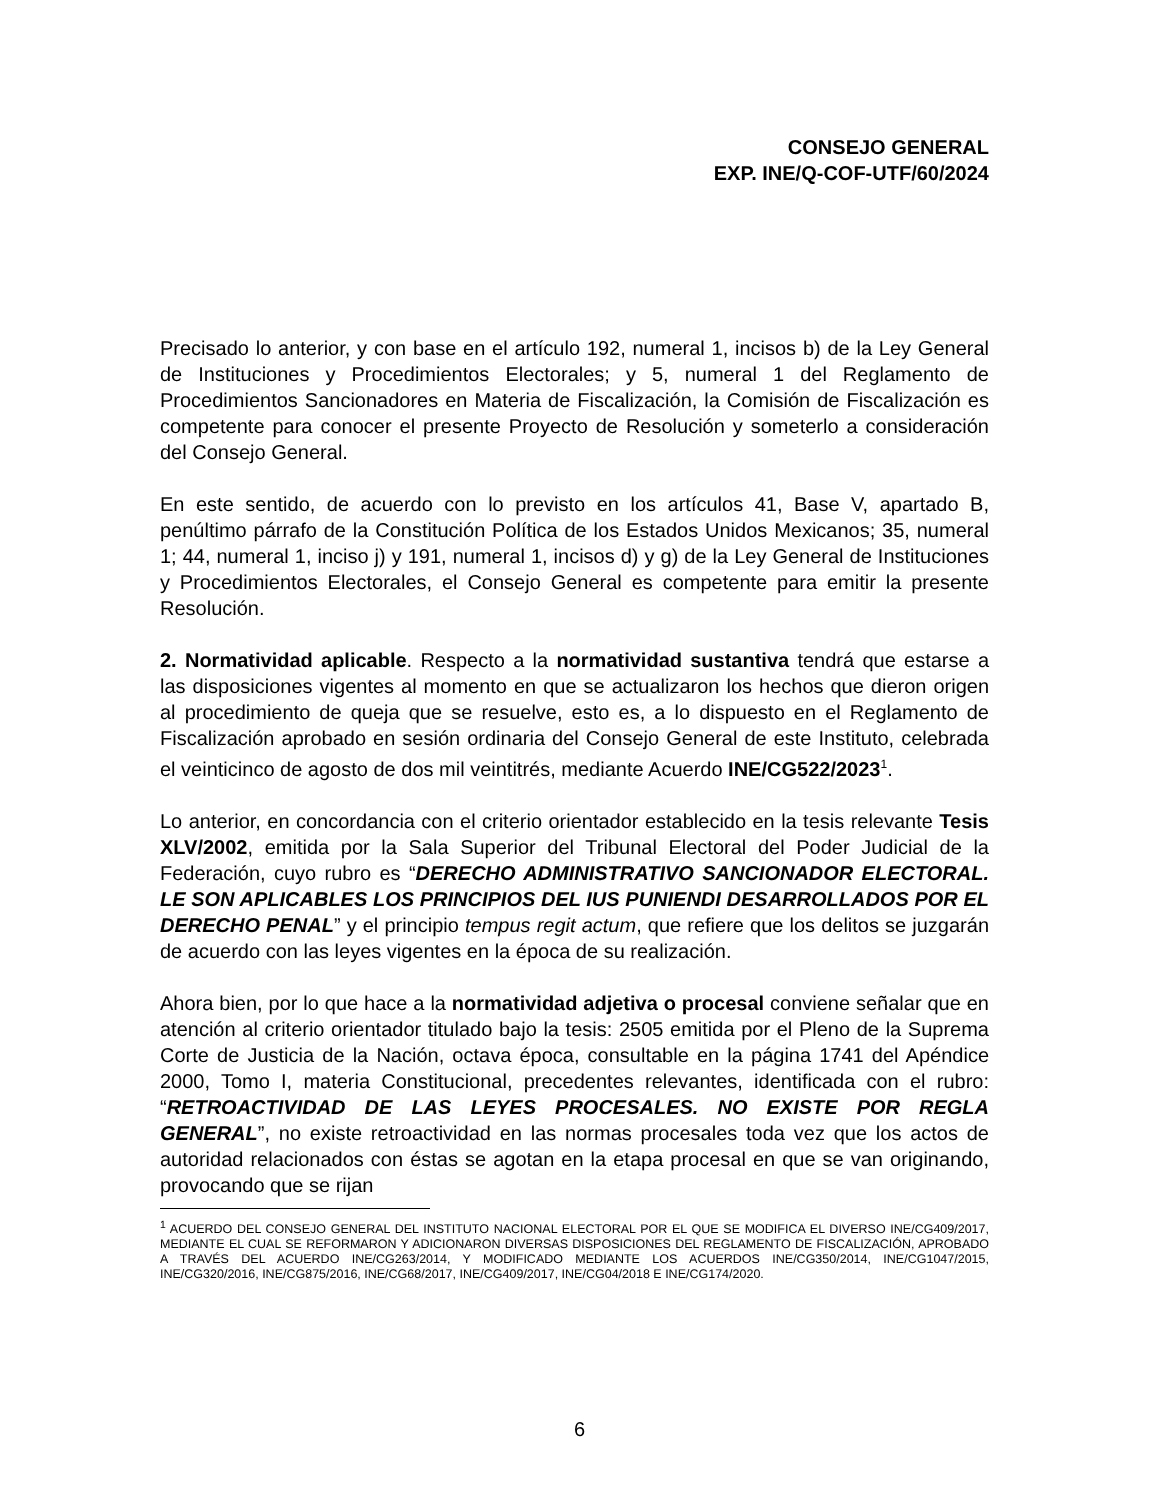CONSEJO GENERAL
EXP. INE/Q-COF-UTF/60/2024
Precisado lo anterior, y con base en el artículo 192, numeral 1, incisos b) de la Ley General de Instituciones y Procedimientos Electorales; y 5, numeral 1 del Reglamento de Procedimientos Sancionadores en Materia de Fiscalización, la Comisión de Fiscalización es competente para conocer el presente Proyecto de Resolución y someterlo a consideración del Consejo General.
En este sentido, de acuerdo con lo previsto en los artículos 41, Base V, apartado B, penúltimo párrafo de la Constitución Política de los Estados Unidos Mexicanos; 35, numeral 1; 44, numeral 1, inciso j) y 191, numeral 1, incisos d) y g) de la Ley General de Instituciones y Procedimientos Electorales, el Consejo General es competente para emitir la presente Resolución.
2. Normatividad aplicable. Respecto a la normatividad sustantiva tendrá que estarse a las disposiciones vigentes al momento en que se actualizaron los hechos que dieron origen al procedimiento de queja que se resuelve, esto es, a lo dispuesto en el Reglamento de Fiscalización aprobado en sesión ordinaria del Consejo General de este Instituto, celebrada el veinticinco de agosto de dos mil veintitrés, mediante Acuerdo INE/CG522/2023<sup>1</sup>.
Lo anterior, en concordancia con el criterio orientador establecido en la tesis relevante Tesis XLV/2002, emitida por la Sala Superior del Tribunal Electoral del Poder Judicial de la Federación, cuyo rubro es “DERECHO ADMINISTRATIVO SANCIONADOR ELECTORAL. LE SON APLICABLES LOS PRINCIPIOS DEL IUS PUNIENDI DESARROLLADOS POR EL DERECHO PENAL” y el principio tempus regit actum, que refiere que los delitos se juzgarán de acuerdo con las leyes vigentes en la época de su realización.
Ahora bien, por lo que hace a la normatividad adjetiva o procesal conviene señalar que en atención al criterio orientador titulado bajo la tesis: 2505 emitida por el Pleno de la Suprema Corte de Justicia de la Nación, octava época, consultable en la página 1741 del Apéndice 2000, Tomo I, materia Constitucional, precedentes relevantes, identificada con el rubro: “RETROACTIVIDAD DE LAS LEYES PROCESALES. NO EXISTE POR REGLA GENERAL”, no existe retroactividad en las normas procesales toda vez que los actos de autoridad relacionados con éstas se agotan en la etapa procesal en que se van originando, provocando que se rijan
<sup>1</sup> ACUERDO DEL CONSEJO GENERAL DEL INSTITUTO NACIONAL ELECTORAL POR EL QUE SE MODIFICA EL DIVERSO INE/CG409/2017, MEDIANTE EL CUAL SE REFORMARON Y ADICIONARON DIVERSAS DISPOSICIONES DEL REGLAMENTO DE FISCALIZACIÓN, APROBADO A TRAVÉS DEL ACUERDO INE/CG263/2014, Y MODIFICADO MEDIANTE LOS ACUERDOS INE/CG350/2014, INE/CG1047/2015, INE/CG320/2016, INE/CG875/2016, INE/CG68/2017, INE/CG409/2017, INE/CG04/2018 E INE/CG174/2020.
6